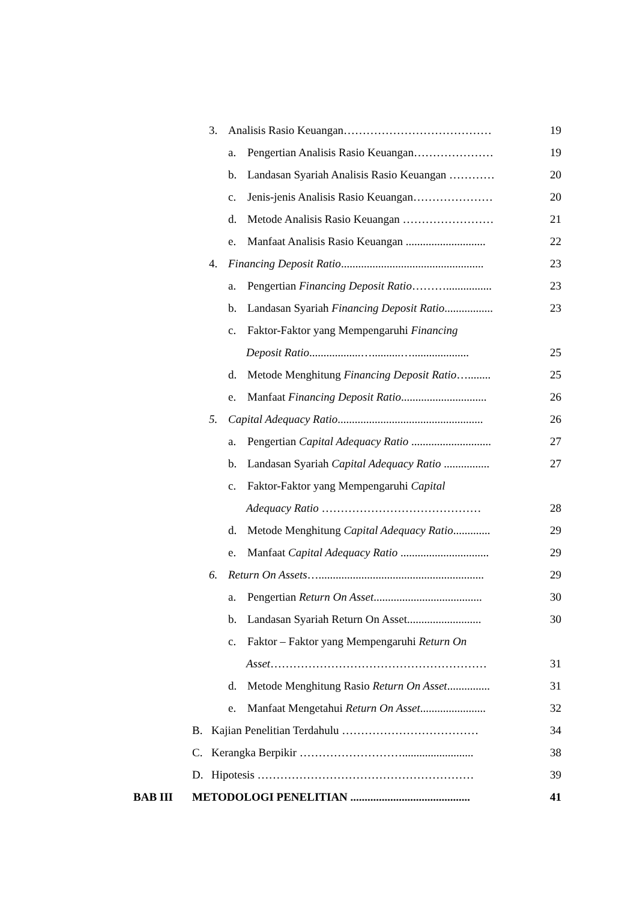3. Analisis Rasio Keuangan………………………………… 19
a. Pengertian Analisis Rasio Keuangan…………………
19
b. Landasan Syariah Analisis Rasio Keuangan …………
20
c. Jenis-jenis Analisis Rasio Keuangan…………………
20
d. Metode Analisis Rasio Keuangan …………………… 21
e. Manfaat Analisis Rasio Keuangan ............................
22
4. Financing Deposit Ratio..................................................
23
a. Pengertian Financing Deposit Ratio………................
23
b. Landasan Syariah Financing Deposit Ratio.................
23
c. Faktor-Faktor yang Mempengaruhi Financing
Deposit Ratio..................…..........…....................
25
d. Metode Menghitung Financing Deposit Ratio…........
25
e. Manfaat Financing Deposit Ratio..............................
26
5. Capital Adequacy Ratio...................................................
26
a. Pengertian Capital Adequacy Ratio ............................
27
b. Landasan Syariah Capital Adequacy Ratio ................
27
c. Faktor-Faktor yang Mempengaruhi Capital
Adequacy Ratio …………………………………… 28
d. Metode Menghitung Capital Adequacy Ratio.............
29
e. Manfaat Capital Adequacy Ratio ...............................
29
6. Return On Assets…..........................................................
29
a. Pengertian Return On Asset......................................
30
b. Landasan Syariah Return On Asset..........................
30
c. Faktor – Faktor yang Mempengaruhi Return On
Asset………………………………………………… 31
d. Metode Menghitung Rasio Return On Asset...............
31
e. Manfaat Mengetahui Return On Asset.......................
32
B. Kajian Penelitian Terdahulu ……………………………… 34
C. Kerangka Berpikir ……………………….........................
38
D. Hipotesis ………………………………………………… 39
BAB III METODOLOGI PENELITIAN ..........................................
41